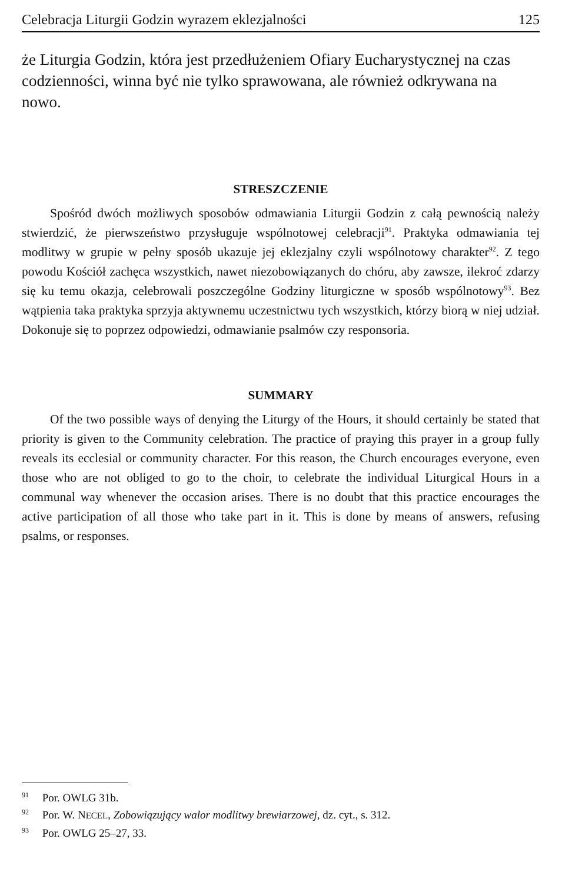Celebracja Liturgii Godzin wyrazem eklezjalności 125
że Liturgia Godzin, która jest przedłużeniem Ofiary Eucharystycznej na czas codzienności, winna być nie tylko sprawowana, ale również odkrywana na nowo.
STRESZCZENIE
Spośród dwóch możliwych sposobów odmawiania Liturgii Godzin z całą pewnością należy stwierdzić, że pierwszeństwo przysługuje wspólnotowej celebracji<sup>91</sup>. Praktyka odmawiania tej modlitwy w grupie w pełny sposób ukazuje jej eklezjalny czyli wspólnotowy charakter<sup>92</sup>. Z tego powodu Kościół zachęca wszystkich, nawet niezobowiązanych do chóru, aby zawsze, ilekroć zdarzy się ku temu okazja, celebrowali poszczególne Godziny liturgiczne w sposób wspólnotowy<sup>93</sup>. Bez wątpienia taka praktyka sprzyja aktywnemu uczestnictwu tych wszystkich, którzy biorą w niej udział. Dokonuje się to poprzez odpowiedzi, odmawianie psalmów czy responsoria.
SUMMARY
Of the two possible ways of denying the Liturgy of the Hours, it should certainly be stated that priority is given to the Community celebration. The practice of praying this prayer in a group fully reveals its ecclesial or community character. For this reason, the Church encourages everyone, even those who are not obliged to go to the choir, to celebrate the individual Liturgical Hours in a communal way whenever the occasion arises. There is no doubt that this practice encourages the active participation of all those who take part in it. This is done by means of answers, refusing psalms, or responses.
<sup>91</sup> Por. OWLG 31b.
<sup>92</sup> Por. W. NECEL, Zobowiązujący walor modlitwy brewiarzowej, dz. cyt., s. 312.
<sup>93</sup> Por. OWLG 25–27, 33.